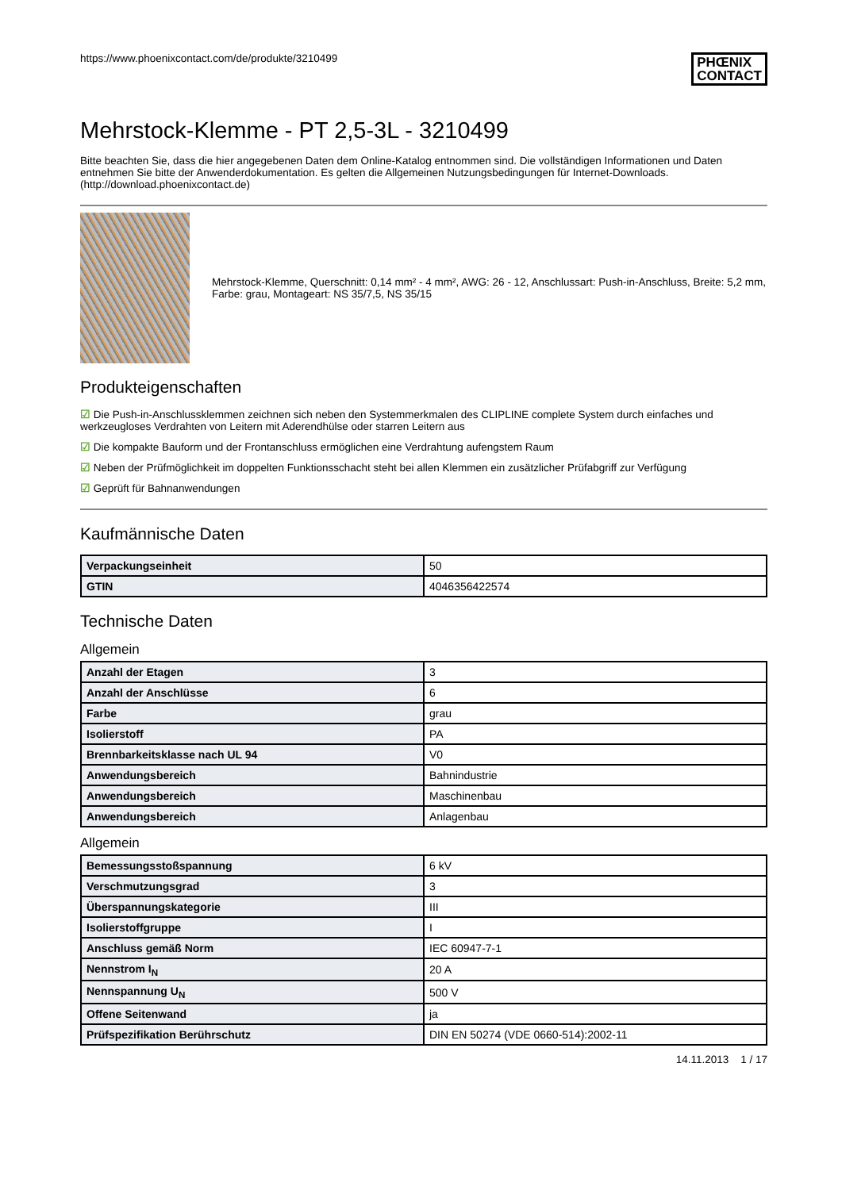https://www.phoenixcontact.com/de/produkte/3210499
PHŒNIX
CONTACT
Mehrstock-Klemme - PT 2,5-3L - 3210499
Bitte beachten Sie, dass die hier angegebenen Daten dem Online-Katalog entnommen sind. Die vollständigen Informationen und Daten entnehmen Sie bitte der Anwenderdokumentation. Es gelten die Allgemeinen Nutzungsbedingungen für Internet-Downloads. (http://download.phoenixcontact.de)
Mehrstock-Klemme, Querschnitt: 0,14 mm² - 4 mm², AWG: 26 - 12, Anschlussart: Push-in-Anschluss, Breite: 5,2 mm, Farbe: grau, Montageart: NS 35/7,5, NS 35/15
Produkteigenschaften
☑ Die Push-in-Anschlussklemmen zeichnen sich neben den Systemmerkmalen des CLIPLINE complete System durch einfaches und werkzeugloses Verdrahten von Leitern mit Aderendhülse oder starren Leitern aus
☑ Die kompakte Bauform und der Frontanschluss ermöglichen eine Verdrahtung aufengstem Raum
☑ Neben der Prüfmöglichkeit im doppelten Funktionsschacht steht bei allen Klemmen ein zusätzlicher Prüfabgriff zur Verfügung
☑ Geprüft für Bahnanwendungen
Kaufmännische Daten
| Verpackungseinheit | 50 |
| GTIN | 4046356422574 |
Technische Daten
Allgemein
| Anzahl der Etagen | 3 |
| Anzahl der Anschlüsse | 6 |
| Farbe | grau |
| Isolierstoff | PA |
| Brennbarkeitsklasse nach UL 94 | V0 |
| Anwendungsbereich | Bahnindustrie |
| Anwendungsbereich | Maschinenbau |
| Anwendungsbereich | Anlagenbau |
Allgemein
| Bemessungsstoßspannung | 6 kV |
| Verschmutzungsgrad | 3 |
| Überspannungskategorie | III |
| Isolierstoffgruppe | I |
| Anschluss gemäß Norm | IEC 60947-7-1 |
| Nennstrom I<sub>N</sub> | 20 A |
| Nennspannung U<sub>N</sub> | 500 V |
| Offene Seitenwand | ja |
| Prüfspezifikation Berührschutz | DIN EN 50274 (VDE 0660-514):2002-11 |
14.11.2013 1 / 17